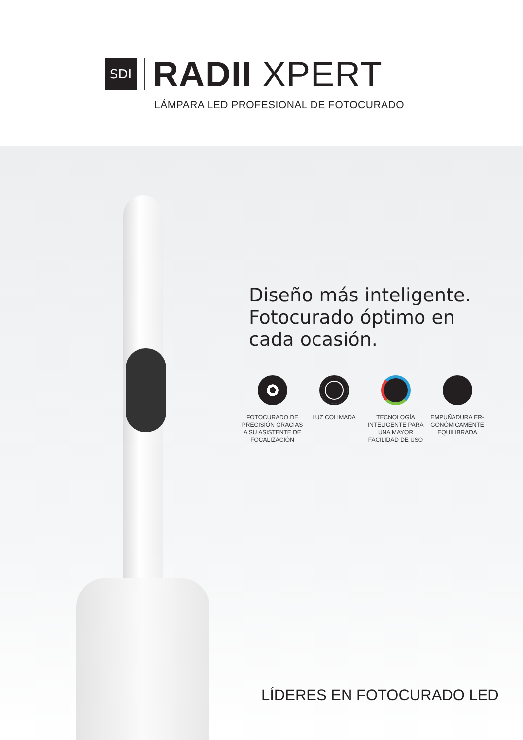SDI
RADII XPERT
LÁMPARA LED PROFESIONAL DE FOTOCURADO
Diseño más inteligente.
Fotocurado óptimo en cada ocasión.
FOTOCURADO DE PRECISIÓN GRACIAS A SU ASISTENTE DE FOCALIZACIÓN
LUZ COLIMADA TECNOLOGÍA INTELIGENTE PARA UNA MAYOR FACILIDAD DE USO
EMPUÑADURA ER-GONÓMICAMENTE EQUILIBRADA
LÍDERES EN FOTOCURADO LED